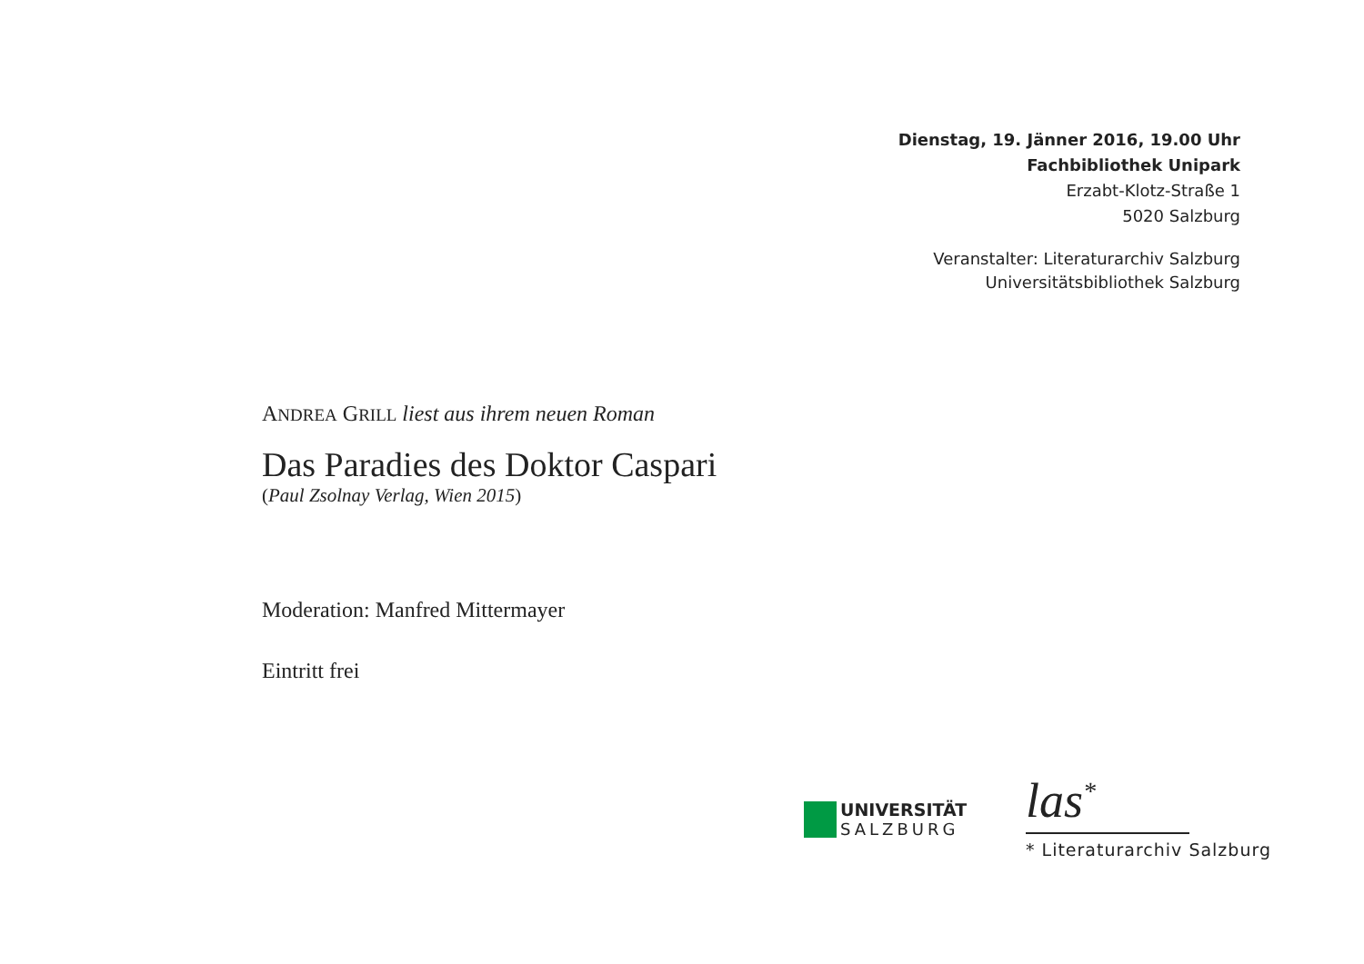Dienstag, 19. Jänner 2016, 19.00 Uhr
Fachbibliothek Unipark
Erzabt-Klotz-Straße 1
5020 Salzburg
Veranstalter: Literaturarchiv Salzburg
Universitätsbibliothek Salzburg
ANDREA GRILL liest aus ihrem neuen Roman
Das Paradies des Doktor Caspari
(Paul Zsolnay Verlag, Wien 2015)
Moderation: Manfred Mittermayer
Eintritt frei
UNIVERSITÄT
SALZBURG
las<sup>*</sup>
* Literaturarchiv Salzburg